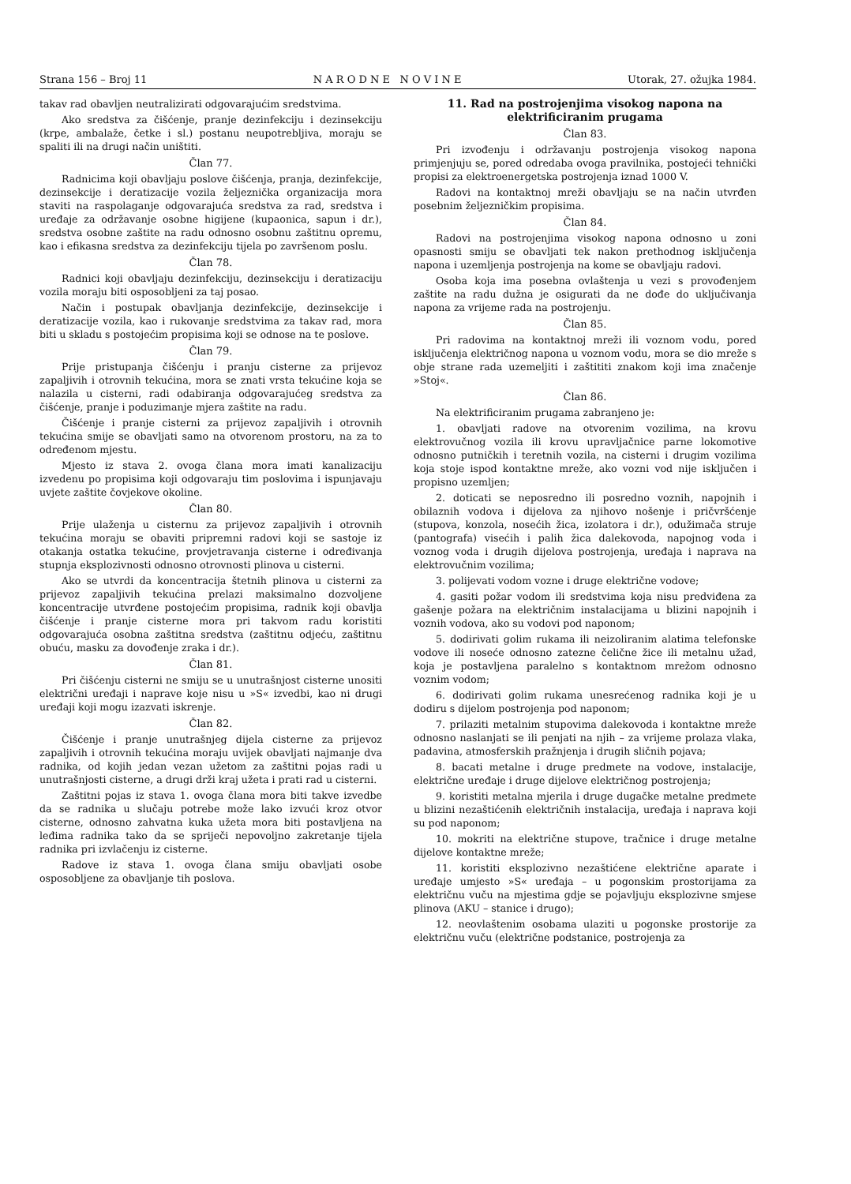Strana 156 – Broj 11 N A R O D N E N O V I N E Utorak, 27. ožujka 1984.
takav rad obavljen neutralizirati odgovarajućim sredstvima.
Ako sredstva za čišćenje, pranje dezinfekciju i dezinsekciju (krpe, ambalaže, četke i sl.) postanu neupotrebljiva, moraju se spaliti ili na drugi način uništiti.
Član 77.
Radnicima koji obavljaju poslove čišćenja, pranja, dezinfekcije, dezinsekcije i deratizacije vozila željeznička organizacija mora staviti na raspolaganje odgovarajuća sredstva za rad, sredstva i uređaje za održavanje osobne higijene (kupaonica, sapun i dr.), sredstva osobne zaštite na radu odnosno osobnu zaštitnu opremu, kao i efikasna sredstva za dezinfekciju tijela po završenom poslu.
Član 78.
Radnici koji obavljaju dezinfekciju, dezinsekciju i deratizaciju vozila moraju biti osposobljeni za taj posao.
Način i postupak obavljanja dezinfekcije, dezinsekcije i deratizacije vozila, kao i rukovanje sredstvima za takav rad, mora biti u skladu s postojećim propisima koji se odnose na te poslove.
Član 79.
Prije pristupanja čišćenju i pranju cisterne za prijevoz zapaljivih i otrovnih tekućina, mora se znati vrsta tekućine koja se nalazila u cisterni, radi odabiranja odgovarajućeg sredstva za čišćenje, pranje i poduzimanje mjera zaštite na radu.
Čišćenje i pranje cisterni za prijevoz zapaljivih i otrovnih tekućina smije se obavljati samo na otvorenom prostoru, na za to određenom mjestu.
Mjesto iz stava 2. ovoga člana mora imati kanalizaciju izvedenu po propisima koji odgovaraju tim poslovima i ispunjavaju uvjete zaštite čovjekove okoline.
Član 80.
Prije ulaženja u cisternu za prijevoz zapaljivih i otrovnih tekućina moraju se obaviti pripremni radovi koji se sastoje iz otakanja ostatka tekućine, provjetravanja cisterne i određivanja stupnja eksplozivnosti odnosno otrovnosti plinova u cisterni.
Ako se utvrdi da koncentracija štetnih plinova u cisterni za prijevoz zapaljivih tekućina prelazi maksimalno dozvoljene koncentracije utvrđene postojećim propisima, radnik koji obavlja čišćenje i pranje cisterne mora pri takvom radu koristiti odgovarajuća osobna zaštitna sredstva (zaštitnu odjeću, zaštitnu obuću, masku za dovođenje zraka i dr.).
Član 81.
Pri čišćenju cisterni ne smiju se u unutrašnjost cisterne unositi električni uređaji i naprave koje nisu u »S« izvedbi, kao ni drugi uređaji koji mogu izazvati iskrenje.
Član 82.
Čišćenje i pranje unutrašnjeg dijela cisterne za prijevoz zapaljivih i otrovnih tekućina moraju uvijek obavljati najmanje dva radnika, od kojih jedan vezan užetom za zaštitni pojas radi u unutrašnjosti cisterne, a drugi drži kraj užeta i prati rad u cisterni.
Zaštitni pojas iz stava 1. ovoga člana mora biti takve izvedbe da se radnika u slučaju potrebe može lako izvući kroz otvor cisterne, odnosno zahvatna kuka užeta mora biti postavljena na leđima radnika tako da se spriječi nepovoljno zakretanje tijela radnika pri izvlačenju iz cisterne.
Radove iz stava 1. ovoga člana smiju obavljati osobe osposobljene za obavljanje tih poslova.
11. Rad na postrojenjima visokog napona na elektrificiranim prugama
Član 83.
Pri izvođenju i održavanju postrojenja visokog napona primjenjuju se, pored odredaba ovoga pravilnika, postojeći tehnički propisi za elektroenergetska postrojenja iznad 1000 V.
Radovi na kontaktnoj mreži obavljaju se na način utvrđen posebnim željezničkim propisima.
Član 84.
Radovi na postrojenjima visokog napona odnosno u zoni opasnosti smiju se obavljati tek nakon prethodnog isključenja napona i uzemljenja postrojenja na kome se obavljaju radovi.
Osoba koja ima posebna ovlaštenja u vezi s provođenjem zaštite na radu dužna je osigurati da ne dođe do uključivanja napona za vrijeme rada na postrojenju.
Član 85.
Pri radovima na kontaktnoj mreži ili voznom vodu, pored isključenja električnog napona u voznom vodu, mora se dio mreže s obje strane rada uzemeljiti i zaštititi znakom koji ima značenje »Stoj«.
Član 86.
Na elektrificiranim prugama zabranjeno je:
1. obavljati radove na otvorenim vozilima, na krovu elektrovučnog vozila ili krovu upravljačnice parne lokomotive odnosno putničkih i teretnih vozila, na cisterni i drugim vozilima koja stoje ispod kontaktne mreže, ako vozni vod nije isključen i propisno uzemljen;
2. doticati se neposredno ili posredno voznih, napojnih i obilaznih vodova i dijelova za njihovo nošenje i pričvršćenje (stupova, konzola, nosećih žica, izolatora i dr.), odužimača struje (pantografa) visećih i palih žica dalekovoda, napojnog voda i voznog voda i drugih dijelova postrojenja, uređaja i naprava na elektrovučnim vozilima;
3. polijevati vodom vozne i druge električne vodove;
4. gasiti požar vodom ili sredstvima koja nisu predviđena za gašenje požara na električnim instalacijama u blizini napojnih i voznih vodova, ako su vodovi pod naponom;
5. dodirivati golim rukama ili neizoliranim alatima telefonske vodove ili noseće odnosno zatezne čelične žice ili metalnu užad, koja je postavljena paralelno s kontaktnom mrežom odnosno voznim vodom;
6. dodirivati golim rukama unesrećenog radnika koji je u dodiru s dijelom postrojenja pod naponom;
7. prilaziti metalnim stupovima dalekovoda i kontaktne mreže odnosno naslanjati se ili penjati na njih – za vrijeme prolaza vlaka, padavina, atmosferskih pražnjenja i drugih sličnih pojava;
8. bacati metalne i druge predmete na vodove, instalacije, električne uređaje i druge dijelove električnog postrojenja;
9. koristiti metalna mjerila i druge dugačke metalne predmete u blizini nezaštićenih električnih instalacija, uređaja i naprava koji su pod naponom;
10. mokriti na električne stupove, tračnice i druge metalne dijelove kontaktne mreže;
11. koristiti eksplozivno nezaštićene električne aparate i uređaje umjesto »S« uređaja – u pogonskim prostorijama za električnu vuču na mjestima gdje se pojavljuju eksplozivne smjese plinova (AKU – stanice i drugo);
12. neovlaštenim osobama ulaziti u pogonske prostorije za električnu vuču (električne podstanice, postrojenja za